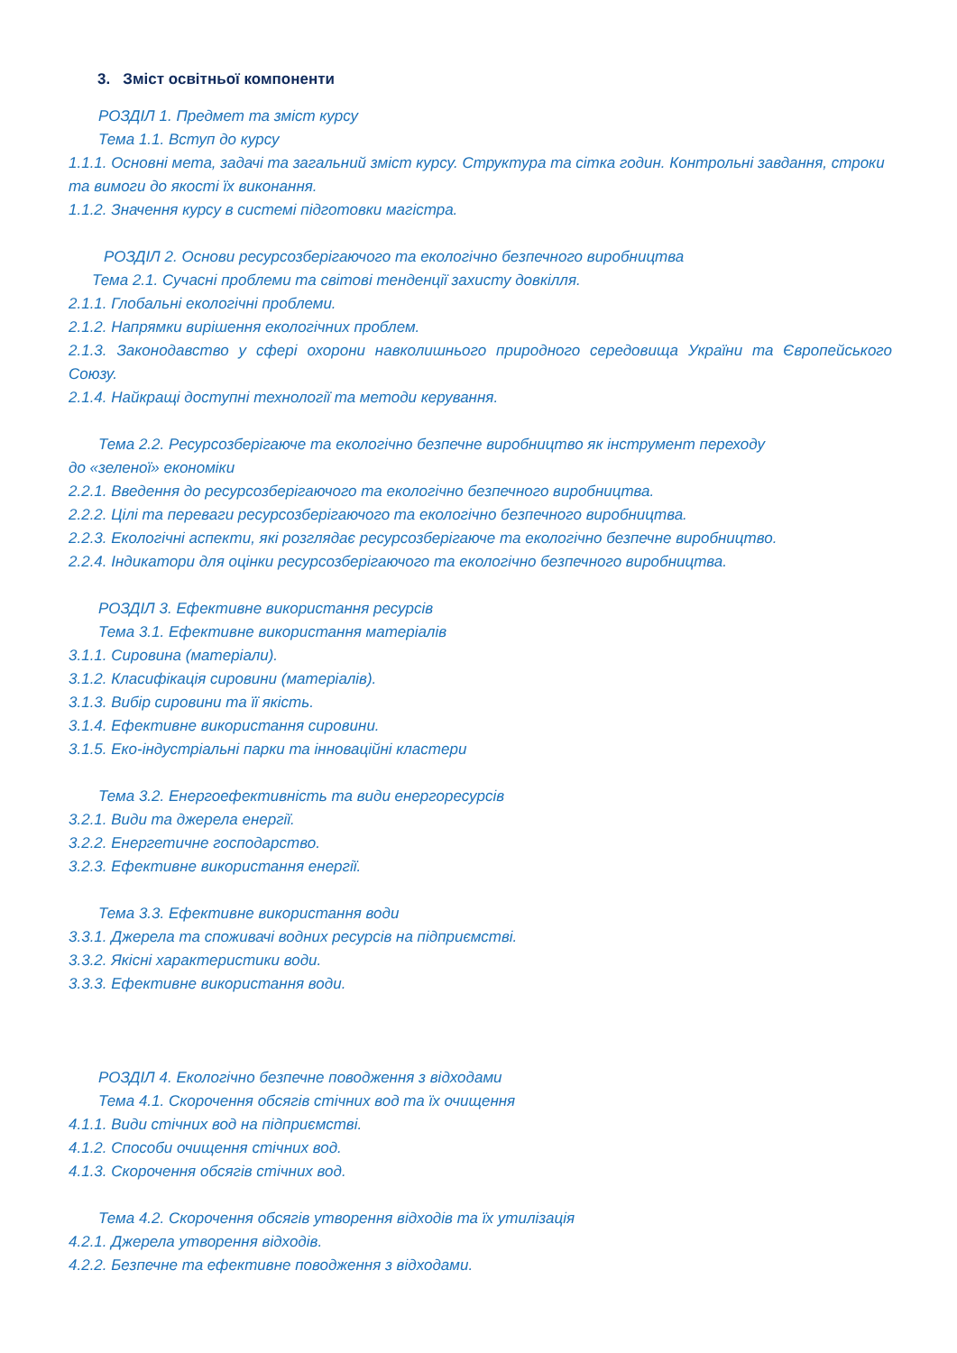3. Зміст освітньої компоненти
РОЗДІЛ 1. Предмет та зміст курсу
Тема 1.1. Вступ до курсу
1.1.1. Основні мета, задачі та загальний зміст курсу. Структура та сітка годин. Контрольні завдання, строки та вимоги до якості їх виконання.
1.1.2. Значення курсу в системі підготовки магістра.
РОЗДІЛ 2. Основи ресурсозберігаючого та екологічно безпечного виробництва
Тема 2.1. Сучасні проблеми та світові тенденції захисту довкілля.
2.1.1. Глобальні екологічні проблеми.
2.1.2. Напрямки вирішення екологічних проблем.
2.1.3. Законодавство у сфері охорони навколишнього природного середовища України та Європейського Союзу.
2.1.4. Найкращі доступні технології та методи керування.
Тема 2.2. Ресурсозберігаюче та екологічно безпечне виробництво як інструмент переходу
до «зеленої» економіки
2.2.1. Введення до ресурсозберігаючого та екологічно безпечного виробництва.
2.2.2. Цілі та переваги ресурсозберігаючого та екологічно безпечного виробництва.
2.2.3. Екологічні аспекти, які розглядає ресурсозберігаюче та екологічно безпечне виробництво.
2.2.4. Індикатори для оцінки ресурсозберігаючого та екологічно безпечного виробництва.
РОЗДІЛ 3. Ефективне використання ресурсів
Тема 3.1. Ефективне використання матеріалів
3.1.1. Сировина (матеріали).
3.1.2. Класифікація сировини (матеріалів).
3.1.3. Вибір сировини та її якість.
3.1.4. Ефективне використання сировини.
3.1.5. Еко-індустріальні парки та інноваційні кластери
Тема 3.2. Енергоефективність та види енергоресурсів
3.2.1. Види та джерела енергії.
3.2.2. Енергетичне господарство.
3.2.3. Ефективне використання енергії.
Тема 3.3. Ефективне використання води
3.3.1. Джерела та споживачі водних ресурсів на підприємстві.
3.3.2. Якісні характеристики води.
3.3.3. Ефективне використання води.
РОЗДІЛ 4. Екологічно безпечне поводження з відходами
Тема 4.1. Скорочення обсягів стічних вод та їх очищення
4.1.1. Види стічних вод на підприємстві.
4.1.2. Способи очищення стічних вод.
4.1.3. Скорочення обсягів стічних вод.
Тема 4.2. Скорочення обсягів утворення відходів та їх утилізація
4.2.1. Джерела утворення відходів.
4.2.2. Безпечне та ефективне поводження з відходами.